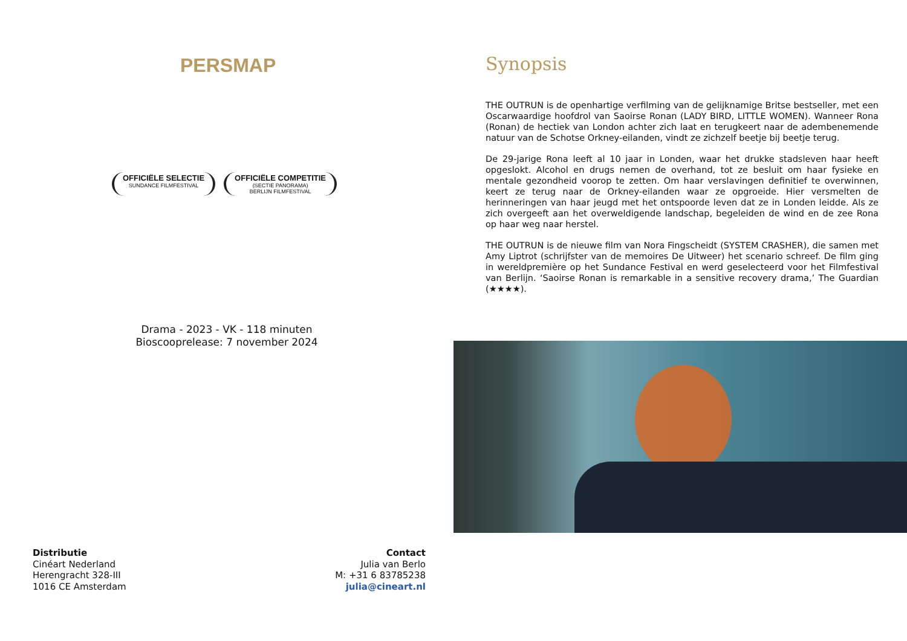PERSMAP
OFFICIËLE SELECTIE
SUNDANCE FILMFESTIVAL
OFFICIËLE COMPETITIE
(SECTIE PANORAMA)
BERLIJN FILMFESTIVAL
Drama - 2023 - VK - 118 minuten
Bioscooprelease: 7 november 2024
Distributie
Cinéart Nederland
Herengracht 328-III
1016 CE Amsterdam
Contact
Julia van Berlo
M: +31 6 83785238
julia@cineart.nl
Synopsis
THE OUTRUN is de openhartige verfilming van de gelijknamige Britse bestseller, met een Oscarwaardige hoofdrol van Saoirse Ronan (LADY BIRD, LITTLE WOMEN). Wanneer Rona (Ronan) de hectiek van London achter zich laat en terugkeert naar de adembenemende natuur van de Schotse Orkney-eilanden, vindt ze zichzelf beetje bij beetje terug.
De 29-jarige Rona leeft al 10 jaar in Londen, waar het drukke stadsleven haar heeft opgeslokt. Alcohol en drugs nemen de overhand, tot ze besluit om haar fysieke en mentale gezondheid voorop te zetten. Om haar verslavingen definitief te overwinnen, keert ze terug naar de Orkney-eilanden waar ze opgroeide. Hier versmelten de herinneringen van haar jeugd met het ontspoorde leven dat ze in Londen leidde. Als ze zich overgeeft aan het overweldigende landschap, begeleiden de wind en de zee Rona op haar weg naar herstel.
THE OUTRUN is de nieuwe film van Nora Fingscheidt (SYSTEM CRASHER), die samen met Amy Liptrot (schrijfster van de memoires De Uitweer) het scenario schreef. De film ging in wereldpremière op het Sundance Festival en werd geselecteerd voor het Filmfestival van Berlijn. ‘Saoirse Ronan is remarkable in a sensitive recovery drama,’ The Guardian (★★★★).